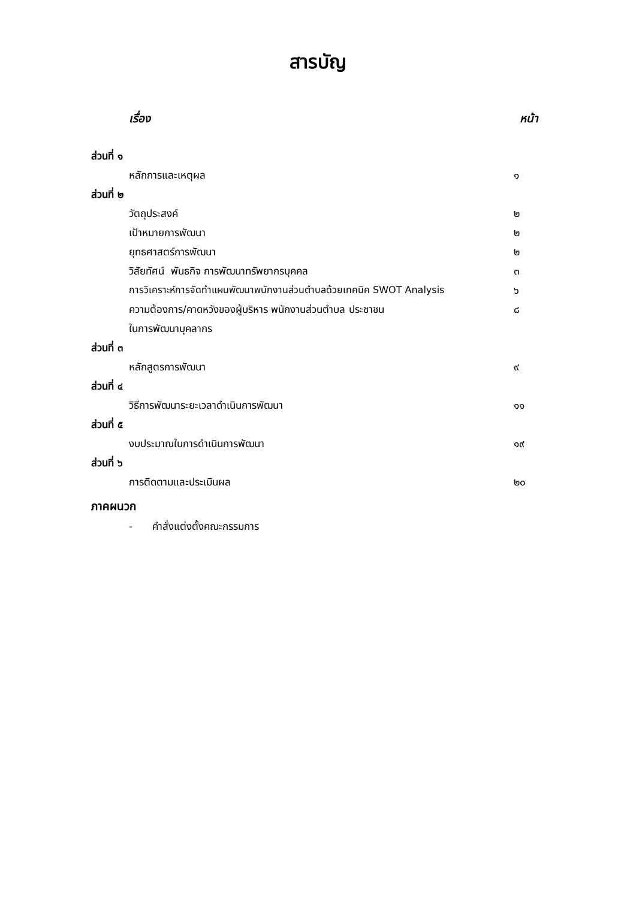สารบัญ
เรื่อง หน้า
ส่วนที่ ๑
หลักการและเหตุผล ๑
ส่วนที่ ๒
วัตถุประสงค์ ๒
เป้าหมายการพัฒนา ๒
ยุทธศาสตร์การพัฒนา ๒
วิสัยทัศน์ พันธกิจ การพัฒนาทรัพยากรบุคคล ๓
การวิเคราะห์การจัดทำแผนพัฒนาพนักงานส่วนตำบลด้วยเทคนิค SWOT Analysis ๖
ความต้องการ/คาดหวังของผู้บริหาร พนักงานส่วนตำบล ประชาชน ๘
ในการพัฒนาบุคลากร
ส่วนที่ ๓
หลักสูตรการพัฒนา ๙
ส่วนที่ ๔
วิธีการพัฒนาระยะเวลาดำเนินการพัฒนา ๑๑
ส่วนที่ ๕
งบประมาณในการดำเนินการพัฒนา ๑๙
ส่วนที่ ๖
การติดตามและประเมินผล ๒๐
ภาคผนวก
- คำสั่งแต่งตั้งคณะกรรมการ